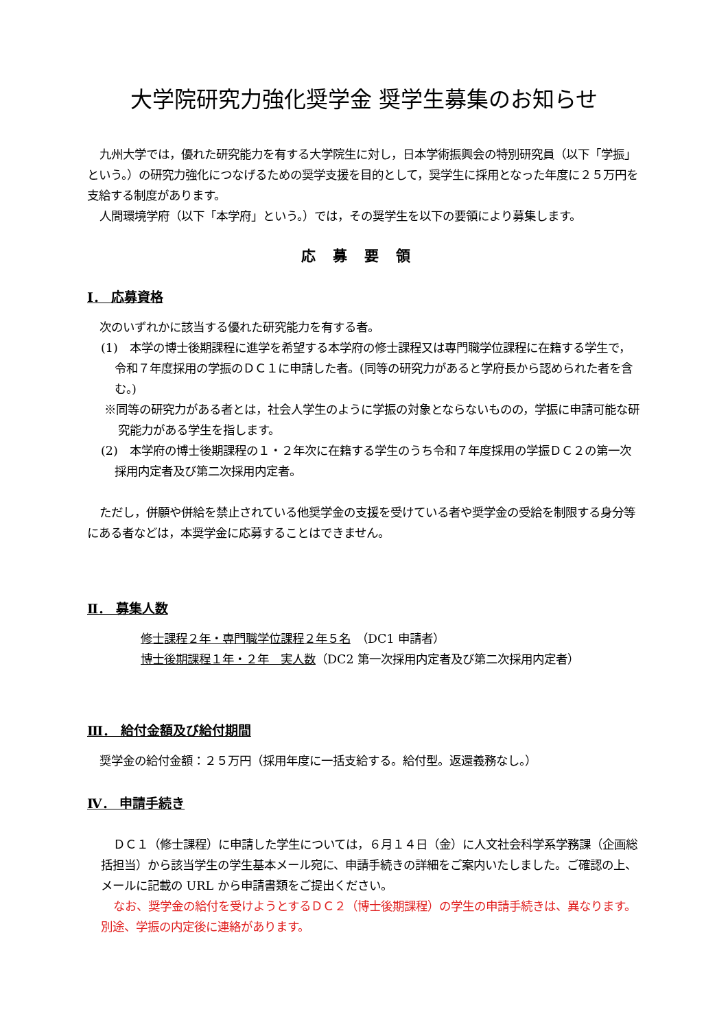大学院研究力強化奨学金 奨学生募集のお知らせ
九州大学では，優れた研究能力を有する大学院生に対し，日本学術振興会の特別研究員（以下「学振」という。）の研究力強化につなげるための奨学支援を目的として，奨学生に採用となった年度に２５万円を支給する制度があります。
人間環境学府（以下「本学府」という。）では，その奨学生を以下の要領により募集します。
応募要領
Ⅰ． 応募資格
次のいずれかに該当する優れた研究能力を有する者。
(1)　本学の博士後期課程に進学を希望する本学府の修士課程又は専門職学位課程に在籍する学生で，令和７年度採用の学振のＤＣ１に申請した者。(同等の研究力があると学府長から認められた者を含む。)
※同等の研究力がある者とは，社会人学生のように学振の対象とならないものの，学振に申請可能な研究能力がある学生を指します。
(2)　本学府の博士後期課程の１・２年次に在籍する学生のうち令和７年度採用の学振ＤＣ２の第一次採用内定者及び第二次採用内定者。
ただし，併願や併給を禁止されている他奨学金の支援を受けている者や奨学金の受給を制限する身分等にある者などは，本奨学金に応募することはできません。
Ⅱ． 募集人数
修士課程２年・専門職学位課程２年５名　（DC1 申請者）
博士後期課程１年・２年　実人数（DC2 第一次採用内定者及び第二次採用内定者）
Ⅲ． 給付金額及び給付期間
奨学金の給付金額：２５万円（採用年度に一括支給する。給付型。返還義務なし。）
Ⅳ． 申請手続き
ＤＣ１（修士課程）に申請した学生については，６月１４日（金）に人文社会科学系学務課（企画総括担当）から該当学生の学生基本メール宛に、申請手続きの詳細をご案内いたしました。ご確認の上、メールに記載の URL から申請書類をご提出ください。
なお、奨学金の給付を受けようとするＤＣ２（博士後期課程）の学生の申請手続きは、異なります。別途、学振の内定後に連絡があります。